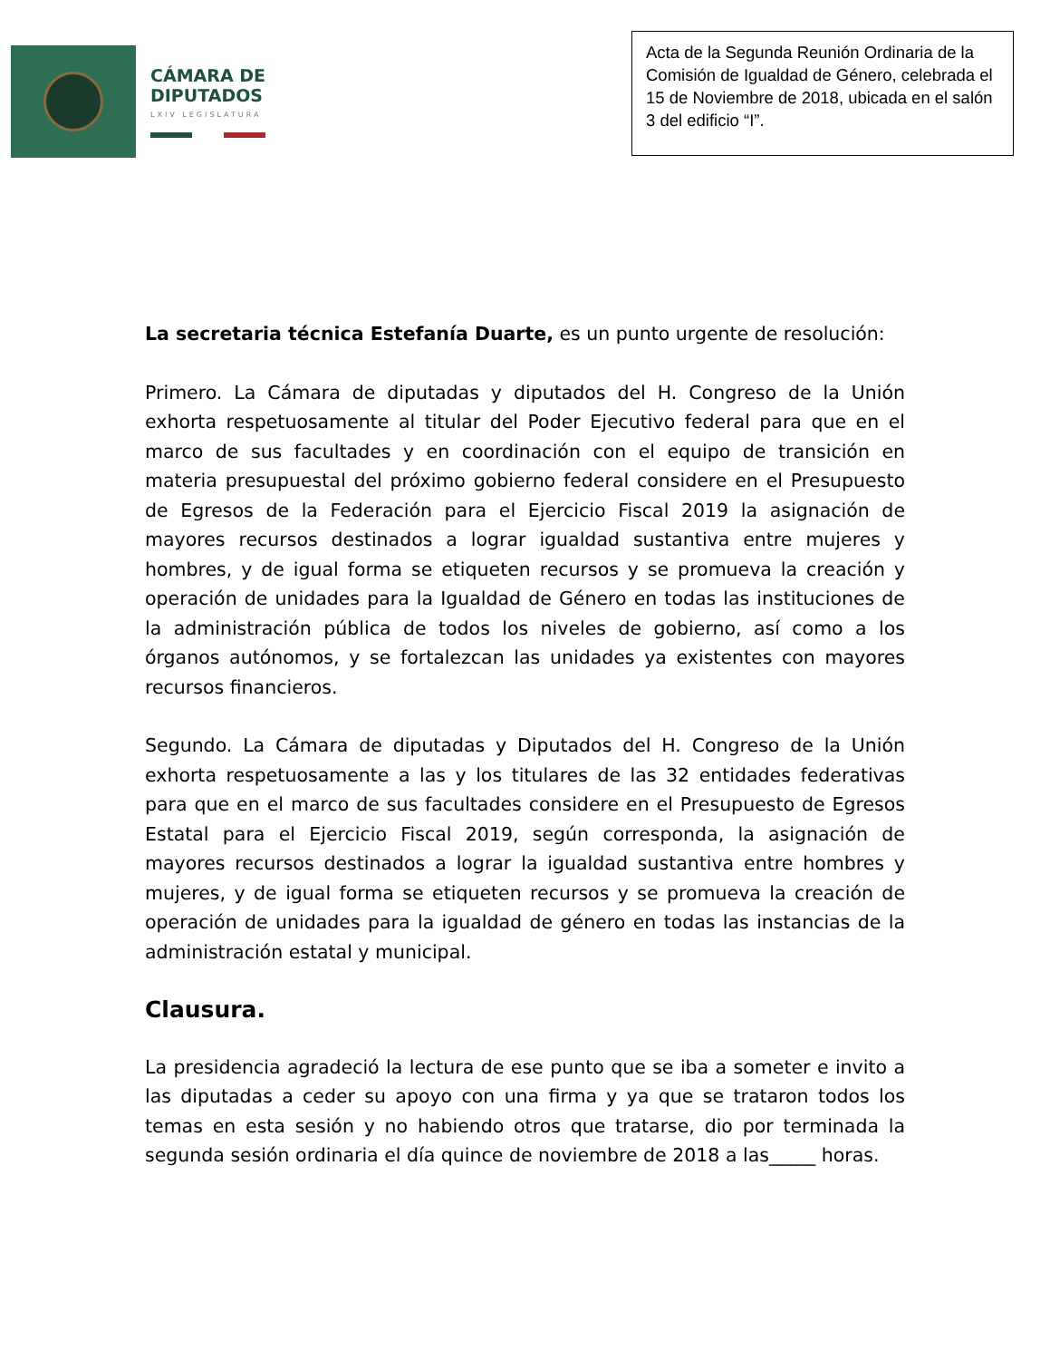CÁMARA DE
DIPUTADOS
LXIV LEGISLATURA
Acta de la Segunda Reunión Ordinaria de la Comisión de Igualdad de Género, celebrada el 15 de Noviembre de 2018, ubicada en el salón 3 del edificio “I”.
La secretaria técnica Estefanía Duarte, es un punto urgente de resolución:
Primero. La Cámara de diputadas y diputados del H. Congreso de la Unión exhorta respetuosamente al titular del Poder Ejecutivo federal para que en el marco de sus facultades y en coordinación con el equipo de transición en materia presupuestal del próximo gobierno federal considere en el Presupuesto de Egresos de la Federación para el Ejercicio Fiscal 2019 la asignación de mayores recursos destinados a lograr igualdad sustantiva entre mujeres y hombres, y de igual forma se etiqueten recursos y se promueva la creación y operación de unidades para la Igualdad de Género en todas las instituciones de la administración pública de todos los niveles de gobierno, así como a los órganos autónomos, y se fortalezcan las unidades ya existentes con mayores recursos financieros.
Segundo. La Cámara de diputadas y Diputados del H. Congreso de la Unión exhorta respetuosamente a las y los titulares de las 32 entidades federativas para que en el marco de sus facultades considere en el Presupuesto de Egresos Estatal para el Ejercicio Fiscal 2019, según corresponda, la asignación de mayores recursos destinados a lograr la igualdad sustantiva entre hombres y mujeres, y de igual forma se etiqueten recursos y se promueva la creación de operación de unidades para la igualdad de género en todas las instancias de la administración estatal y municipal.
Clausura.
La presidencia agradeció la lectura de ese punto que se iba a someter e invito a las diputadas a ceder su apoyo con una firma y ya que se trataron todos los temas en esta sesión y no habiendo otros que tratarse, dio por terminada la segunda sesión ordinaria el día quince de noviembre de 2018 a las_____ horas.